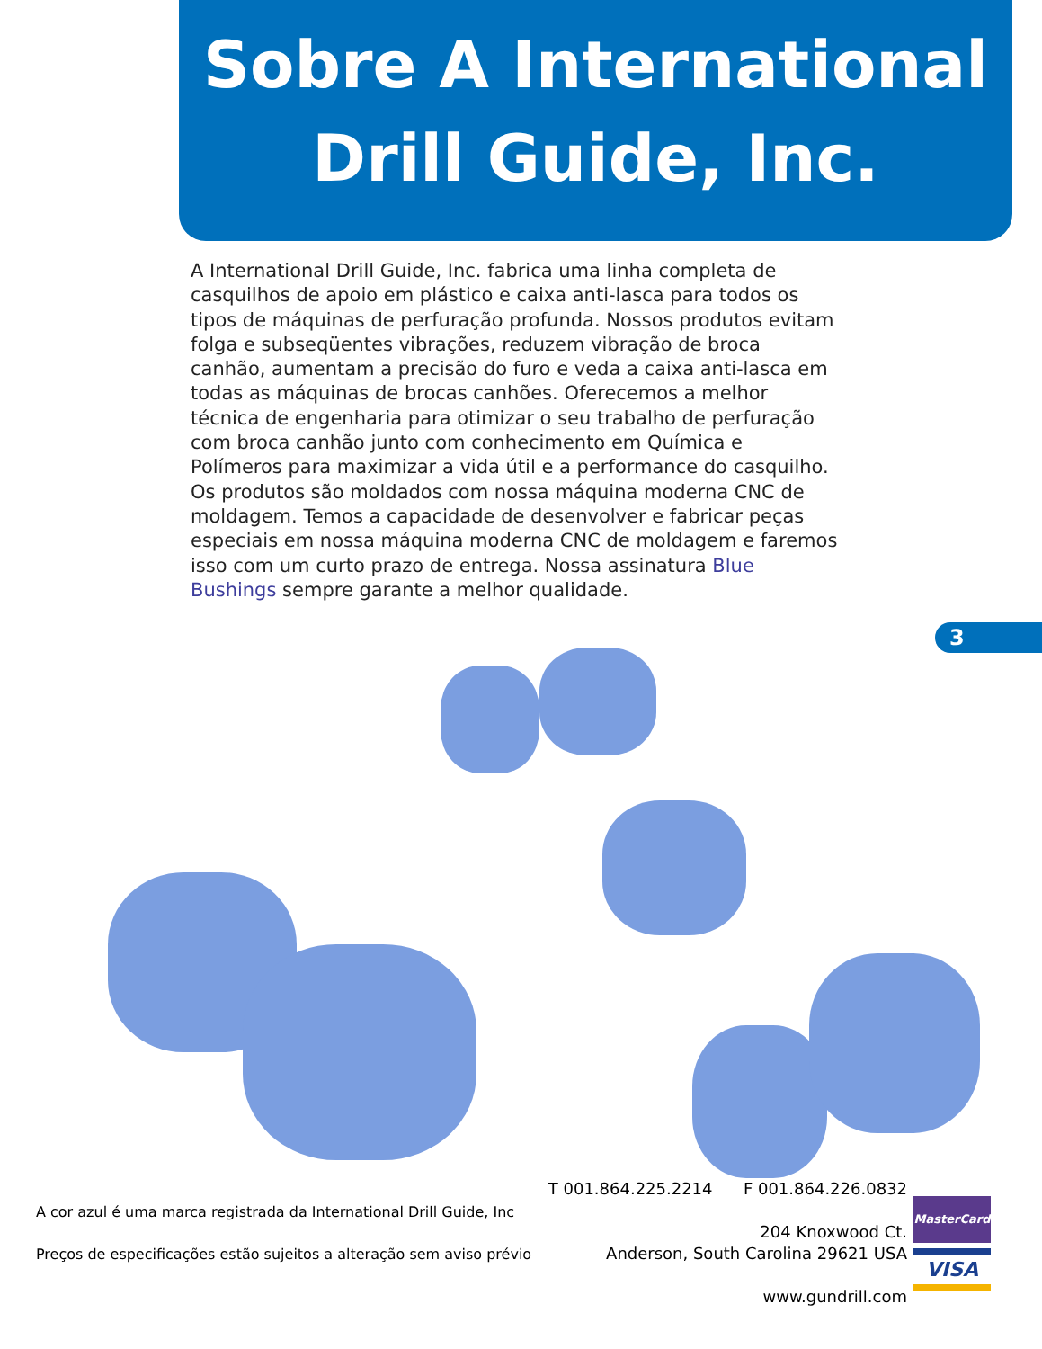Sobre A International
Drill Guide, Inc.
3
A International Drill Guide, Inc. fabrica uma linha completa de casquilhos de apoio em plástico e caixa anti-lasca para todos os tipos de máquinas de perfuração profunda. Nossos produtos evitam folga e subseqüentes vibrações, reduzem vibração de broca canhão, aumentam a precisão do furo e veda a caixa anti-lasca em todas as máquinas de brocas canhões. Oferecemos a melhor técnica de engenharia para otimizar o seu trabalho de perfuração com broca canhão junto com conhecimento em Química e Polímeros para maximizar a vida útil e a performance do casquilho. Os produtos são moldados com nossa máquina moderna CNC de moldagem. Temos a capacidade de desenvolver e fabricar peças especiais em nossa máquina moderna CNC de moldagem e faremos isso com um curto prazo de entrega. Nossa assinatura Blue Bushings sempre garante a melhor qualidade.
A cor azul é uma marca registrada da International Drill Guide, Inc
Preços de especificações estão sujeitos a alteração sem aviso prévio
T 001.864.225.2214 F 001.864.226.0832
204 Knoxwood Ct.
Anderson, South Carolina 29621 USA
www.gundrill.com
MasterCard
VISA